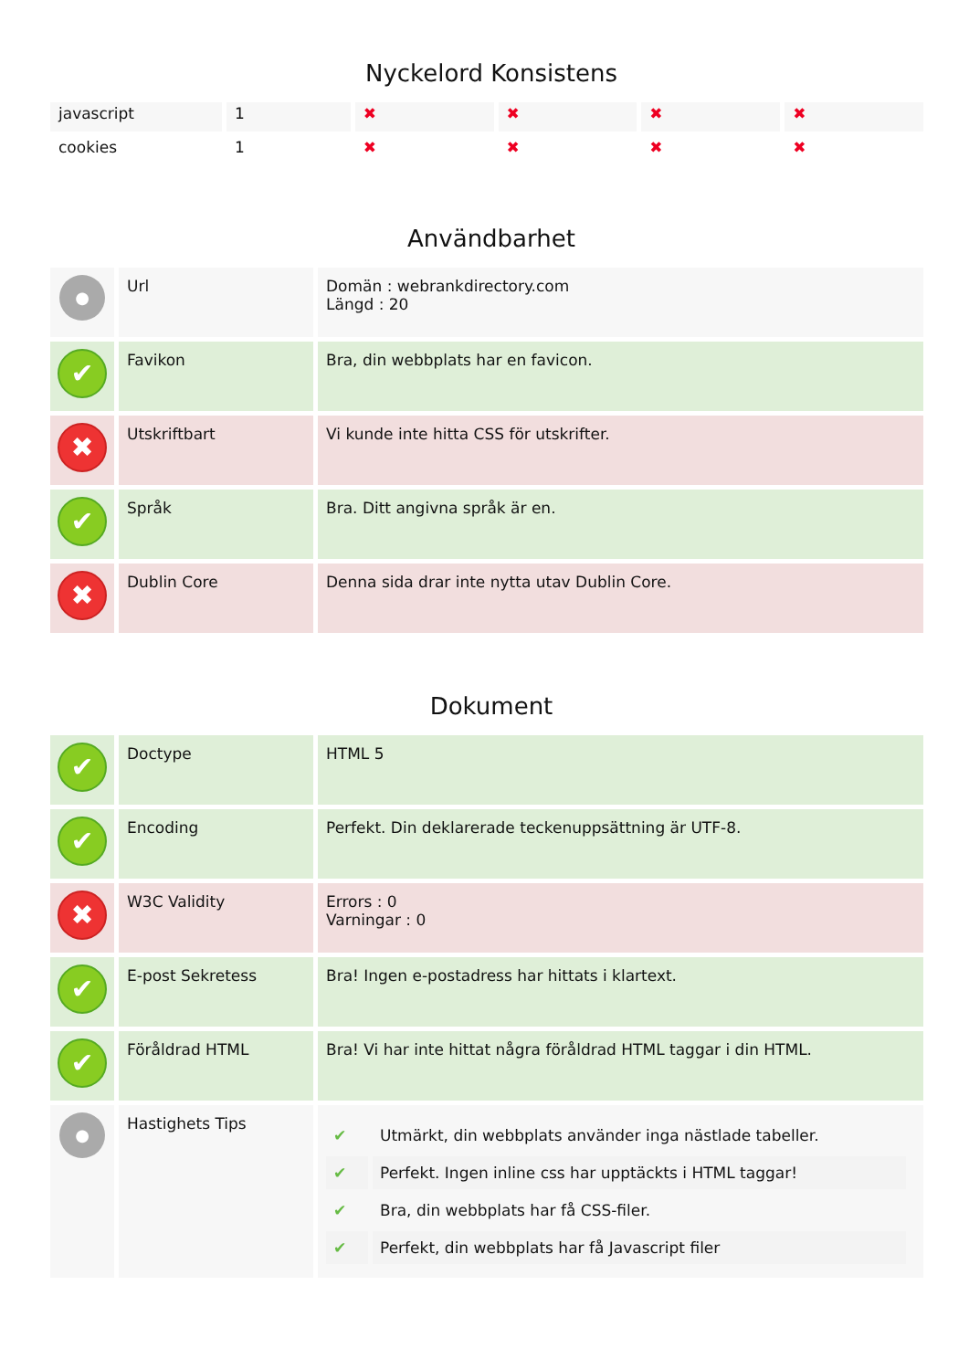Nyckelord Konsistens
| javascript | 1 | ✖ | ✖ | ✖ | ✖ |
| cookies | 1 | ✖ | ✖ | ✖ | ✖ |
Användbarhet
| ● | Url | Domän : webrankdirectory.com Längd : 20 |
| ✔ | Favikon | Bra, din webbplats har en favicon. |
| ✖ | Utskriftbart | Vi kunde inte hitta CSS för utskrifter. |
| ✔ | Språk | Bra. Ditt angivna språk är en. |
| ✖ | Dublin Core | Denna sida drar inte nytta utav Dublin Core. |
Dokument
| ✔ | Doctype | HTML 5 |
| ✔ | Encoding | Perfekt. Din deklarerade teckenuppsättning är UTF-8. |
| ✖ | W3C Validity | Errors : 0 Varningar : 0 |
| ✔ | E-post Sekretess | Bra! Ingen e-postadress har hittats i klartext. |
| ✔ | Föråldrad HTML | Bra! Vi har inte hittat några föråldrad HTML taggar i din HTML. |
| ● | Hastighets Tips | / ✔ / Utmärkt, din webbplats använder inga nästlade tabeller. / / ✔ / Perfekt. Ingen inline css har upptäckts i HTML taggar! / / ✔ / Bra, din webbplats har få CSS-filer. / / ✔ / Perfekt, din webbplats har få Javascript filer / |